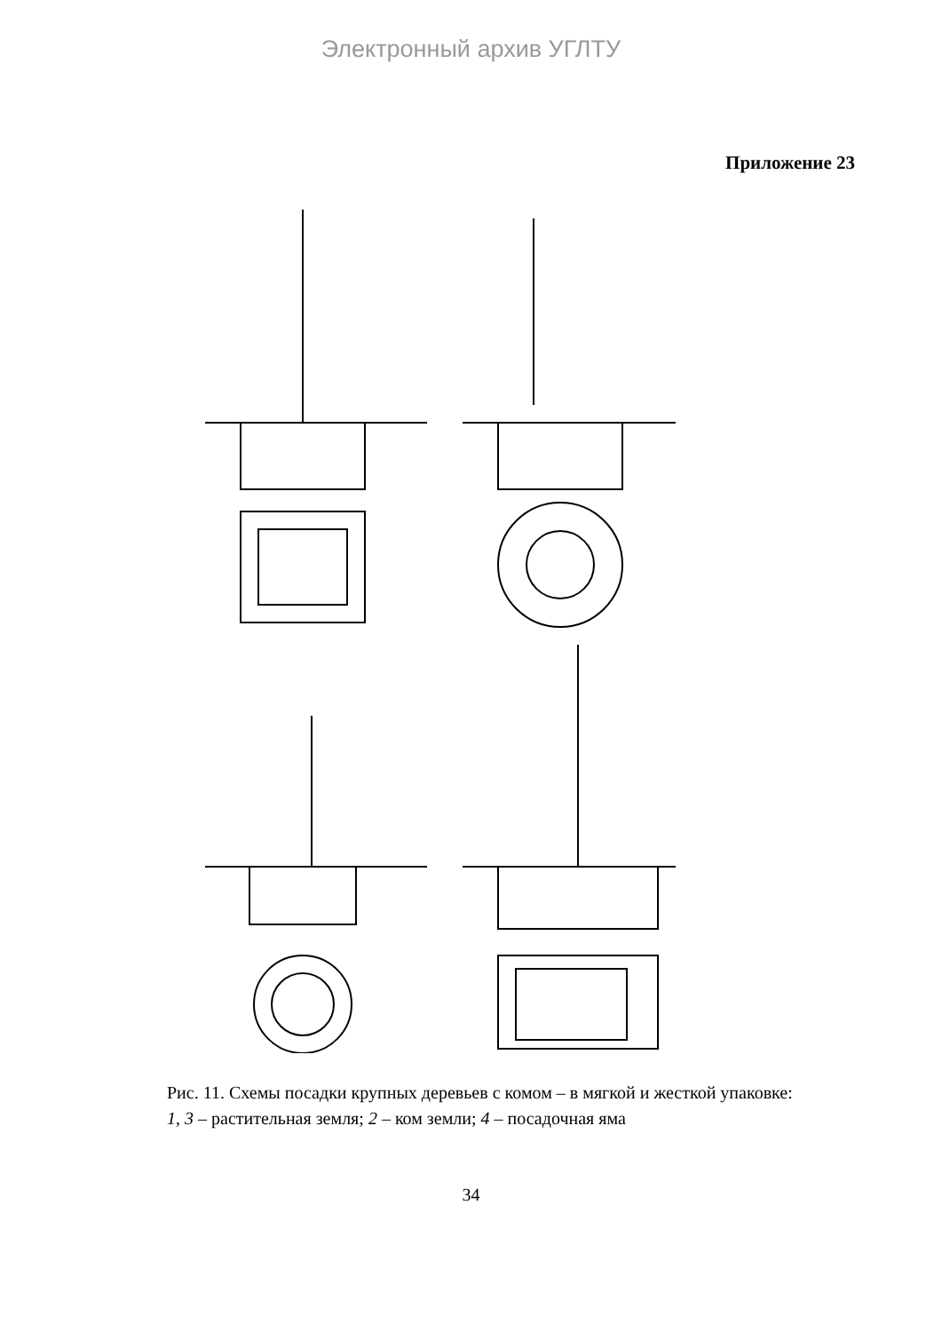Электронный архив УГЛТУ
Приложение 23
Рис. 11. Схемы посадки крупных деревьев с комом – в мягкой и жесткой упаковке: 1, 3 – растительная земля; 2 – ком земли; 4 – посадочная яма
34